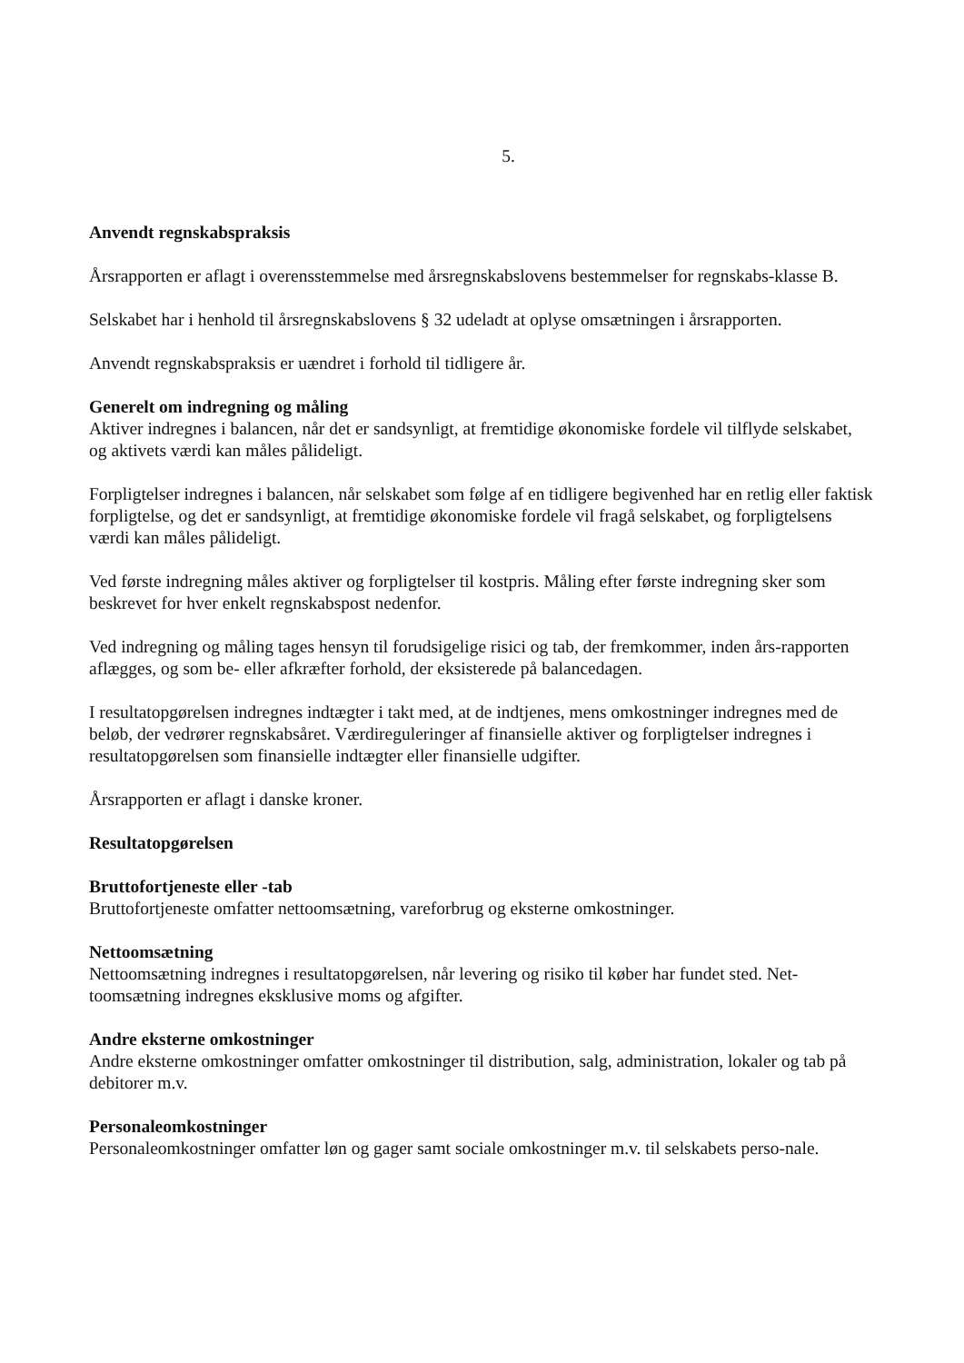5.
Anvendt regnskabspraksis
Årsrapporten er aflagt i overensstemmelse med årsregnskabslovens bestemmelser for regnskabs-klasse B.
Selskabet har i henhold til årsregnskabslovens § 32 udeladt at oplyse omsætningen i årsrapporten.
Anvendt regnskabspraksis er uændret i forhold til tidligere år.
Generelt om indregning og måling
Aktiver indregnes i balancen, når det er sandsynligt, at fremtidige økonomiske fordele vil tilflyde selskabet, og aktivets værdi kan måles pålideligt.
Forpligtelser indregnes i balancen, når selskabet som følge af en tidligere begivenhed har en retlig eller faktisk forpligtelse, og det er sandsynligt, at fremtidige økonomiske fordele vil fragå selskabet, og forpligtelsens værdi kan måles pålideligt.
Ved første indregning måles aktiver og forpligtelser til kostpris. Måling efter første indregning sker som beskrevet for hver enkelt regnskabspost nedenfor.
Ved indregning og måling tages hensyn til forudsigelige risici og tab, der fremkommer, inden års-rapporten aflægges, og som be- eller afkræfter forhold, der eksisterede på balancedagen.
I resultatopgørelsen indregnes indtægter i takt med, at de indtjenes, mens omkostninger indregnes med de beløb, der vedrører regnskabsåret. Værdireguleringer af finansielle aktiver og forpligtelser indregnes i resultatopgørelsen som finansielle indtægter eller finansielle udgifter.
Årsrapporten er aflagt i danske kroner.
Resultatopgørelsen
Bruttofortjeneste eller -tab
Bruttofortjeneste omfatter nettoomsætning, vareforbrug og eksterne omkostninger.
Nettoomsætning
Nettoomsætning indregnes i resultatopgørelsen, når levering og risiko til køber har fundet sted. Net-toomsætning indregnes eksklusive moms og afgifter.
Andre eksterne omkostninger
Andre eksterne omkostninger omfatter omkostninger til distribution, salg, administration, lokaler og tab på debitorer m.v.
Personaleomkostninger
Personaleomkostninger omfatter løn og gager samt sociale omkostninger m.v. til selskabets perso-nale.